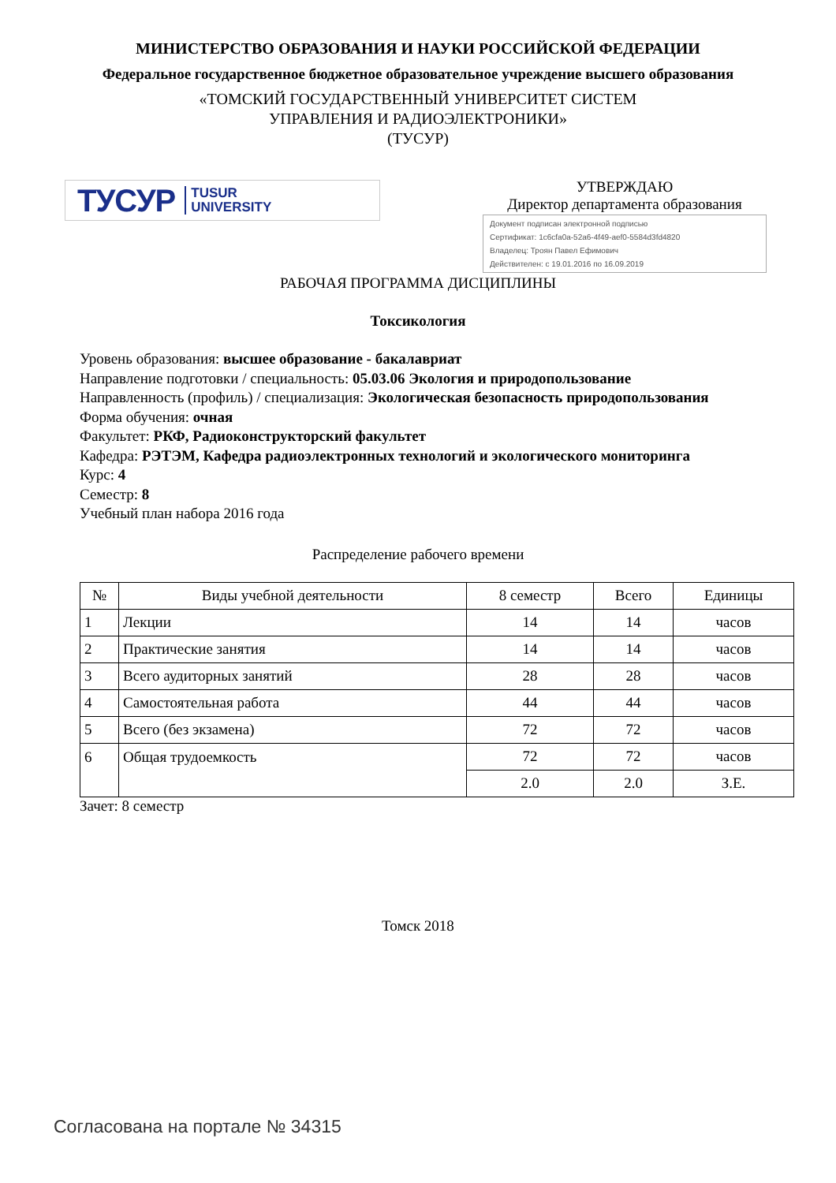МИНИСТЕРСТВО ОБРАЗОВАНИЯ И НАУКИ РОССИЙСКОЙ ФЕДЕРАЦИИ
Федеральное государственное бюджетное образовательное учреждение высшего образования
«ТОМСКИЙ ГОСУДАРСТВЕННЫЙ УНИВЕРСИТЕТ СИСТЕМ
УПРАВЛЕНИЯ И РАДИОЭЛЕКТРОНИКИ»
(ТУСУР)
ТУСУР TUSUR
UNIVERSITY
УТВЕРЖДАЮ
Директор департамента образования
Документ подписан электронной подписью
Сертификат: 1c6cfa0a-52a6-4f49-aef0-5584d3fd4820
Владелец: Троян Павел Ефимович
Действителен: с 19.01.2016 по 16.09.2019
РАБОЧАЯ ПРОГРАММА ДИСЦИПЛИНЫ
Токсикология
Уровень образования: высшее образование - бакалавриат
Направление подготовки / специальность: 05.03.06 Экология и природопользование
Направленность (профиль) / специализация: Экологическая безопасность природопользования
Форма обучения: очная
Факультет: РКФ, Радиоконструкторский факультет
Кафедра: РЭТЭМ, Кафедра радиоэлектронных технологий и экологического мониторинга
Курс: 4
Семестр: 8
Учебный план набора 2016 года
Распределение рабочего времени
| № | Виды учебной деятельности | 8 семестр | Всего | Единицы |
| --- | --- | --- | --- | --- |
| 1 | Лекции | 14 | 14 | часов |
| 2 | Практические занятия | 14 | 14 | часов |
| 3 | Всего аудиторных занятий | 28 | 28 | часов |
| 4 | Самостоятельная работа | 44 | 44 | часов |
| 5 | Всего (без экзамена) | 72 | 72 | часов |
| 6 | Общая трудоемкость | 72 | 72 | часов |
| | | 2.0 | 2.0 | З.Е. |
Зачет: 8 семестр
Томск 2018
Согласована на портале № 34315